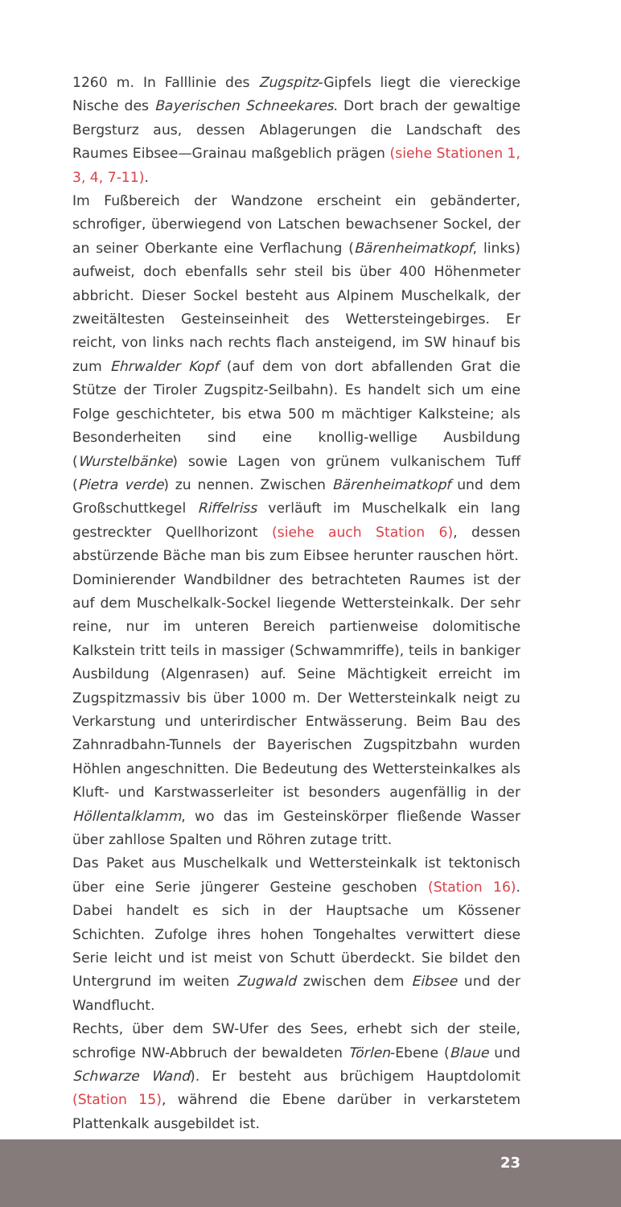1260 m. In Falllinie des Zugspitz-Gipfels liegt die viereckige Nische des Bayerischen Schneekares. Dort brach der gewaltige Bergsturz aus, dessen Ablagerungen die Landschaft des Raumes Eibsee—Grainau maßgeblich prägen (siehe Stationen 1, 3, 4, 7-11).
Im Fußbereich der Wandzone erscheint ein gebänderter, schrofiger, überwiegend von Latschen bewachsener Sockel, der an seiner Oberkante eine Verflachung (Bärenheimatkopf, links) aufweist, doch ebenfalls sehr steil bis über 400 Höhenmeter abbricht. Dieser Sockel besteht aus Alpinem Muschelkalk, der zweitältesten Gesteinseinheit des Wettersteingebirges. Er reicht, von links nach rechts flach ansteigend, im SW hinauf bis zum Ehrwalder Kopf (auf dem von dort abfallenden Grat die Stütze der Tiroler Zugspitz-Seilbahn). Es handelt sich um eine Folge geschichteter, bis etwa 500 m mächtiger Kalksteine; als Besonderheiten sind eine knollig-wellige Ausbildung (Wurstelbänke) sowie Lagen von grünem vulkanischem Tuff (Pietra verde) zu nennen. Zwischen Bärenheimatkopf und dem Großschuttkegel Riffelriss verläuft im Muschelkalk ein lang gestreckter Quellhorizont (siehe auch Station 6), dessen abstürzende Bäche man bis zum Eibsee herunter rauschen hört.
Dominierender Wandbildner des betrachteten Raumes ist der auf dem Muschelkalk-Sockel liegende Wettersteinkalk. Der sehr reine, nur im unteren Bereich partienweise dolomitische Kalkstein tritt teils in massiger (Schwammriffe), teils in bankiger Ausbildung (Algenrasen) auf. Seine Mächtigkeit erreicht im Zugspitzmassiv bis über 1000 m. Der Wettersteinkalk neigt zu Verkarstung und unterirdischer Entwässerung. Beim Bau des Zahnradbahn-Tunnels der Bayerischen Zugspitzbahn wurden Höhlen angeschnitten. Die Bedeutung des Wettersteinkalkes als Kluft- und Karstwasserleiter ist besonders augenfällig in der Höllentalklamm, wo das im Gesteinskörper fließende Wasser über zahllose Spalten und Röhren zutage tritt.
Das Paket aus Muschelkalk und Wettersteinkalk ist tektonisch über eine Serie jüngerer Gesteine geschoben (Station 16). Dabei handelt es sich in der Hauptsache um Kössener Schichten. Zufolge ihres hohen Tongehaltes verwittert diese Serie leicht und ist meist von Schutt überdeckt. Sie bildet den Untergrund im weiten Zugwald zwischen dem Eibsee und der Wandflucht.
Rechts, über dem SW-Ufer des Sees, erhebt sich der steile, schrofige NW-Abbruch der bewaldeten Törlen-Ebene (Blaue und Schwarze Wand). Er besteht aus brüchigem Hauptdolomit (Station 15), während die Ebene darüber in verkarstetem Plattenkalk ausgebildet ist.
23